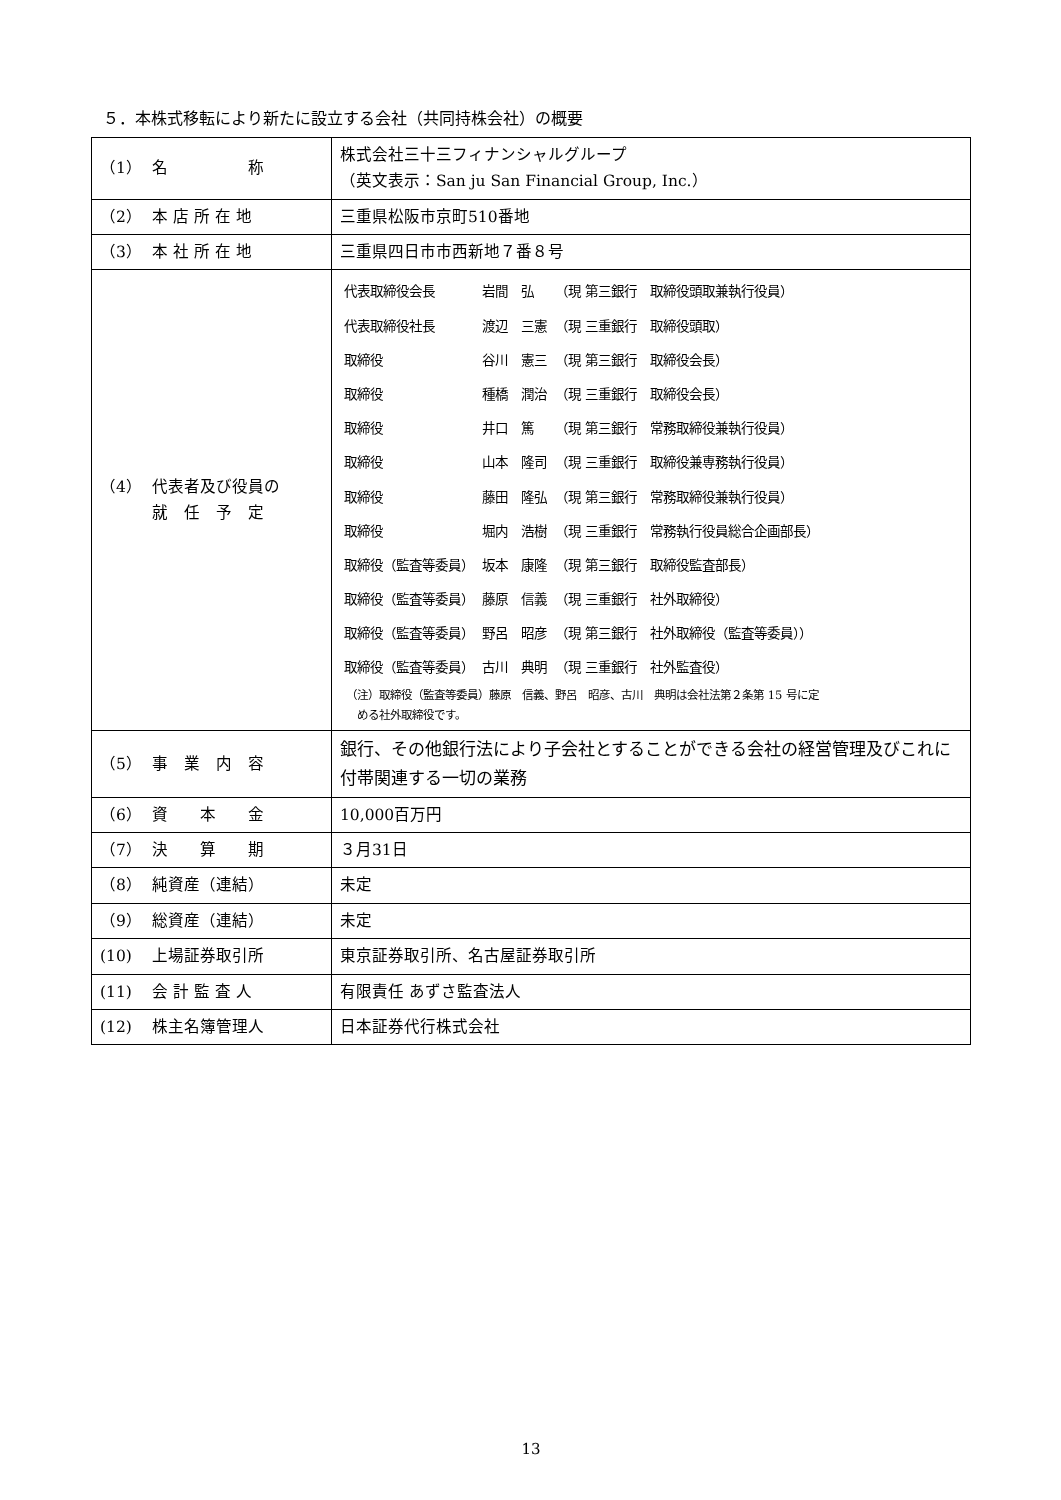５．本株式移転により新たに設立する会社（共同持株会社）の概要
| （1） 名 称 | 株式会社三十三フィナンシャルグループ （英文表示：San ju San Financial Group, Inc.） |
| （2） 本 店 所 在 地 | 三重県松阪市京町510番地 |
| （3） 本 社 所 在 地 | 三重県四日市市西新地７番８号 |
| （4） 代表者及び役員の 就 任 予 定 | / 代表取締役会長 / 岩間 弘 / （現 第三銀行 取締役頭取兼執行役員） / / 代表取締役社長 / 渡辺 三憲 / （現 三重銀行 取締役頭取） / / 取締役 / 谷川 憲三 / （現 第三銀行 取締役会長） / / 取締役 / 種橋 潤治 / （現 三重銀行 取締役会長） / / 取締役 / 井口 篤 / （現 第三銀行 常務取締役兼執行役員） / / 取締役 / 山本 隆司 / （現 三重銀行 取締役兼専務執行役員） / / 取締役 / 藤田 隆弘 / （現 第三銀行 常務取締役兼執行役員） / / 取締役 / 堀内 浩樹 / （現 三重銀行 常務執行役員総合企画部長） / / 取締役（監査等委員） / 坂本 康隆 / （現 第三銀行 取締役監査部長） / / 取締役（監査等委員） / 藤原 信義 / （現 三重銀行 社外取締役） / / 取締役（監査等委員） / 野呂 昭彦 / （現 第三銀行 社外取締役（監査等委員）） / / 取締役（監査等委員） / 古川 典明 / （現 三重銀行 社外監査役） / （注）取締役（監査等委員）藤原 信義、野呂 昭彦、古川 典明は会社法第２条第 15 号に定 める社外取締役です。 |
| （5） 事 業 内 容 | 銀行、その他銀行法により子会社とすることができる会社の経営管理及びこれに付帯関連する一切の業務 |
| （6） 資 本 金 | 10,000百万円 |
| （7） 決 算 期 | ３月31日 |
| （8） 純資産（連結） | 未定 |
| （9） 総資産（連結） | 未定 |
| (10) 上場証券取引所 | 東京証券取引所、名古屋証券取引所 |
| (11) 会 計 監 査 人 | 有限責任 あずさ監査法人 |
| (12) 株主名簿管理人 | 日本証券代行株式会社 |
13